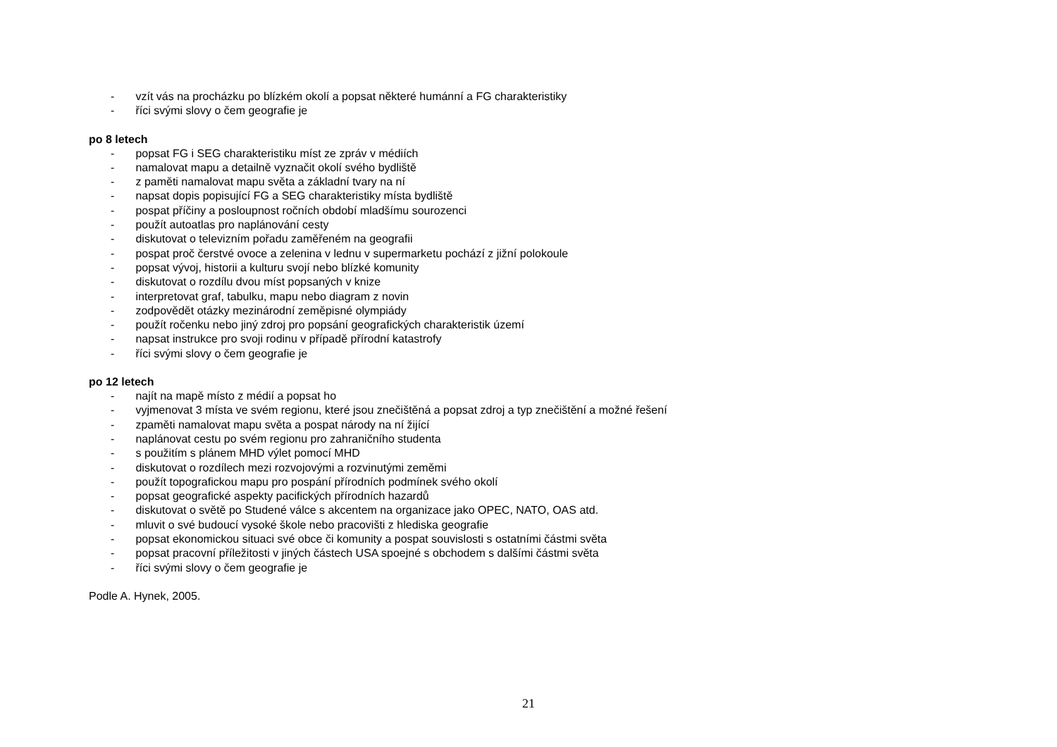- vzít vás na procházku po blízkém okolí a popsat některé humánní a FG charakteristiky
- říci svými slovy o čem geografie je
po 8 letech
- popsat FG i SEG charakteristiku míst ze zpráv v médiích
- namalovat mapu a detailně vyznačit okolí svého bydliště
- z paměti namalovat mapu světa a základní tvary na ní
- napsat dopis popisující FG a SEG charakteristiky místa bydliště
- pospat příčiny a posloupnost ročních období mladšímu sourozenci
- použít autoatlas pro naplánování cesty
- diskutovat o televizním pořadu zaměřeném na geografii
- pospat proč čerstvé ovoce a zelenina v lednu v supermarketu pochází z jižní polokoule
- popsat vývoj, historii a kulturu svojí nebo blízké komunity
- diskutovat o rozdílu dvou míst popsaných v knize
- interpretovat graf, tabulku, mapu nebo diagram z novin
- zodpovědět otázky mezinárodní zeměpisné olympiády
- použít ročenku nebo jiný zdroj pro popsání geografických charakteristik území
- napsat instrukce pro svoji rodinu v případě přírodní katastrofy
- říci svými slovy o čem geografie je
po 12 letech
- najít na mapě místo z médií a popsat ho
- vyjmenovat 3 místa ve svém regionu, které jsou znečištěná a popsat zdroj a typ znečištění a možné řešení
- zpaměti namalovat mapu světa a pospat národy na ní žijící
- naplánovat cestu po svém regionu pro zahraničního studenta
- s použitím s plánem MHD výlet pomocí MHD
- diskutovat o rozdílech mezi rozvojovými a rozvinutými zeměmi
- použít topografickou mapu pro pospání přírodních podmínek svého okolí
- popsat geografické aspekty pacifických přírodních hazardů
- diskutovat o světě po Studené válce s akcentem na organizace jako OPEC, NATO, OAS atd.
- mluvit o své budoucí vysoké škole nebo pracovišti z hlediska geografie
- popsat ekonomickou situaci své obce či komunity a pospat souvislosti s ostatními částmi světa
- popsat pracovní příležitosti v jiných částech USA spoejné s obchodem s dalšími částmi světa
- říci svými slovy o čem geografie je
Podle A. Hynek, 2005.
21